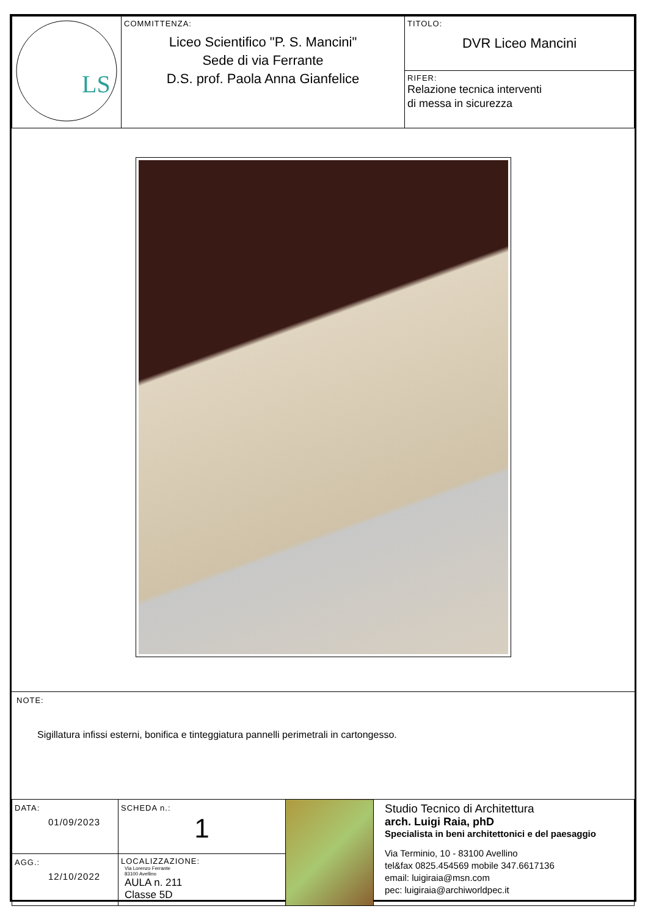| LS | COMMITTENZA: Liceo Scientifico "P. S. Mancini" Sede di via Ferrante D.S. prof. Paola Anna Gianfelice | TITOLO: DVR Liceo Mancini |
| | | RIFER: Relazione tecnica interventi di messa in sicurezza |
NOTE:
Sigillatura infissi esterni, bonifica e tinteggiatura pannelli perimetrali in cartongesso.
| DATA: 01/09/2023 | SCHEDA n.: 1 | | Studio Tecnico di Architettura arch. Luigi Raia, phD Specialista in beni architettonici e del paesaggio Via Terminio, 10 - 83100 Avellino tel&fax 0825.454569 mobile 347.6617136 email: luigiraia@msn.com pec: luigiraia@archiworldpec.it |
| AGG.: 12/10/2022 | LOCALIZZAZIONE: Via Lorenzo Ferrante 83100 Avellino AULA n. 211 Classe 5D | | |